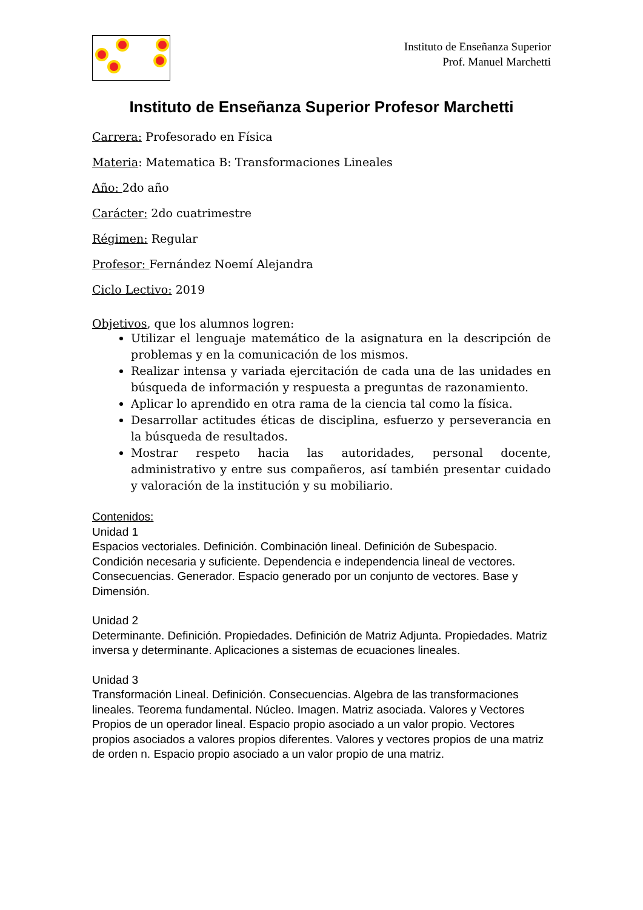Instituto de Enseñanza Superior
Prof. Manuel Marchetti
Instituto de Enseñanza Superior Profesor Marchetti
Carrera: Profesorado en Física
Materia: Matematica B: Transformaciones Lineales
Año: 2do año
Carácter: 2do cuatrimestre
Régimen: Regular
Profesor: Fernández Noemí Alejandra
Ciclo Lectivo: 2019
Objetivos, que los alumnos logren:
Utilizar el lenguaje matemático de la asignatura en la descripción de problemas y en la comunicación de los mismos.
Realizar intensa y variada ejercitación de cada una de las unidades en búsqueda de información y respuesta a preguntas de razonamiento.
Aplicar lo aprendido en otra rama de la ciencia tal como la física.
Desarrollar actitudes éticas de disciplina, esfuerzo y perseverancia en la búsqueda de resultados.
Mostrar respeto hacia las autoridades, personal docente, administrativo y entre sus compañeros, así también presentar cuidado y valoración de la institución y su mobiliario.
Contenidos:
Unidad 1
Espacios vectoriales. Definición. Combinación lineal. Definición de Subespacio. Condición necesaria y suficiente. Dependencia e independencia lineal de vectores. Consecuencias. Generador. Espacio generado por un conjunto de vectores. Base y Dimensión.
Unidad 2
Determinante. Definición. Propiedades. Definición de Matriz Adjunta. Propiedades. Matriz inversa y determinante. Aplicaciones a sistemas de ecuaciones lineales.
Unidad 3
Transformación Lineal. Definición. Consecuencias. Algebra de las transformaciones lineales. Teorema fundamental. Núcleo. Imagen. Matriz asociada. Valores y Vectores Propios de un operador lineal. Espacio propio asociado a un valor propio. Vectores propios asociados a valores propios diferentes. Valores y vectores propios de una matriz de orden n. Espacio propio asociado a un valor propio de una matriz.